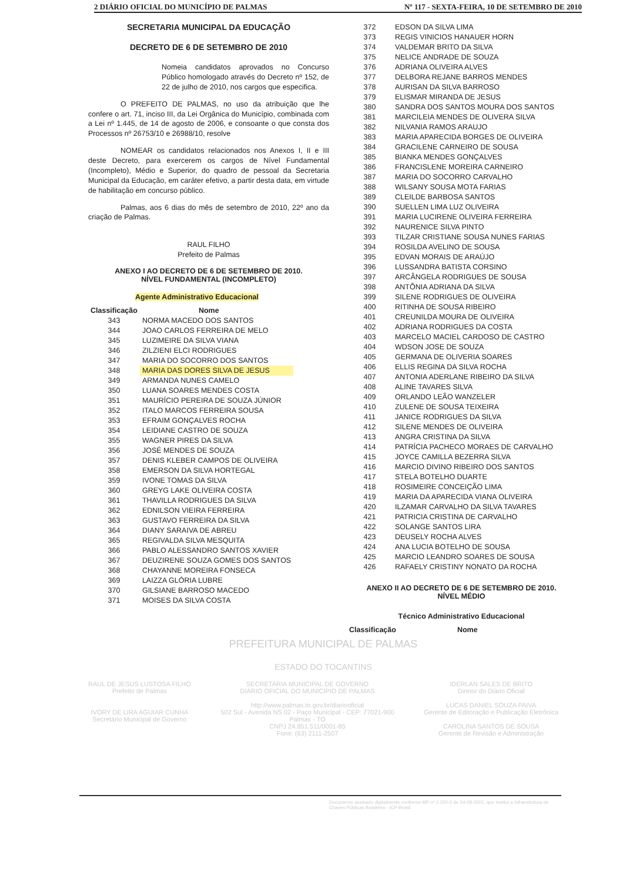2 DIÁRIO OFICIAL DO MUNICÍPIO DE PALMAS Nº 117 - SEXTA-FEIRA, 10 DE SETEMBRO DE 2010
SECRETARIA MUNICIPAL DA EDUCAÇÃO
DECRETO DE 6 DE SETEMBRO DE 2010
Nomeia candidatos aprovados no Concurso Público homologado através do Decreto nº 152, de 22 de julho de 2010, nos cargos que especifica.
O PREFEITO DE PALMAS, no uso da atribuição que lhe confere o art. 71, inciso III, da Lei Orgânica do Município, combinada com a Lei nº 1.445, de 14 de agosto de 2006, e consoante o que consta dos Processos nº 26753/10 e 26988/10, resolve
NOMEAR os candidatos relacionados nos Anexos I, II e III deste Decreto, para exercerem os cargos de Nível Fundamental (Incompleto), Médio e Superior, do quadro de pessoal da Secretaria Municipal da Educação, em caráter efetivo, a partir desta data, em virtude de habilitação em concurso público.
Palmas, aos 6 dias do mês de setembro de 2010, 22º ano da criação de Palmas.
RAUL FILHO
Prefeito de Palmas
ANEXO I AO DECRETO DE 6 DE SETEMBRO DE 2010.
NÍVEL FUNDAMENTAL (INCOMPLETO)
Agente Administrativo Educacional
| Classificação | Nome |
| --- | --- |
| 343 | NORMA MACEDO DOS SANTOS |
| 344 | JOAO CARLOS FERREIRA DE MELO |
| 345 | LUZIMEIRE DA SILVA VIANA |
| 346 | ZILZIENI ELCI RODRIGUES |
| 347 | MARIA DO SOCORRO DOS SANTOS |
| 348 | MARIA DAS DORES SILVA DE JESUS |
| 349 | ARMANDA NUNES CAMELO |
| 350 | LUANA SOARES MENDES COSTA |
| 351 | MAURÍCIO PEREIRA DE SOUZA JÚNIOR |
| 352 | ITALO MARCOS FERREIRA SOUSA |
| 353 | EFRAIM GONÇALVES ROCHA |
| 354 | LEIDIANE CASTRO DE SOUZA |
| 355 | WAGNER PIRES DA SILVA |
| 356 | JOSÉ MENDES DE SOUZA |
| 357 | DENIS KLEBER CAMPOS DE OLIVEIRA |
| 358 | EMERSON DA SILVA HORTEGAL |
| 359 | IVONE TOMAS DA SILVA |
| 360 | GREYG LAKE OLIVEIRA COSTA |
| 361 | THAVILLA RODRIGUES DA SILVA |
| 362 | EDNILSON VIEIRA FERREIRA |
| 363 | GUSTAVO FERREIRA DA SILVA |
| 364 | DIANY SARAIVA DE ABREU |
| 365 | REGIVALDA SILVA MESQUITA |
| 366 | PABLO ALESSANDRO SANTOS XAVIER |
| 367 | DEUZIRENE SOUZA GOMES DOS SANTOS |
| 368 | CHAYANNE MOREIRA FONSECA |
| 369 | LAIZZA GLÓRIA LUBRE |
| 370 | GILSIANE BARROSO MACEDO |
| 371 | MOISES DA SILVA COSTA |
| 372 | EDSON DA SILVA LIMA |
| 373 | REGIS VINICIOS HANAUER HORN |
| 374 | VALDEMAR BRITO DA SILVA |
| 375 | NELICE ANDRADE DE SOUZA |
| 376 | ADRIANA OLIVEIRA ALVES |
| 377 | DELBORA REJANE BARROS MENDES |
| 378 | AURISAN DA SILVA BARROSO |
| 379 | ELISMAR MIRANDA DE JESUS |
| 380 | SANDRA DOS SANTOS MOURA DOS SANTOS |
| 381 | MARCILEIA MENDES DE OLIVERA SILVA |
| 382 | NILVANIA RAMOS ARAUJO |
| 383 | MARIA APARECIDA BORGES DE OLIVEIRA |
| 384 | GRACILENE CARNEIRO DE SOUSA |
| 385 | BIANKA MENDES GONÇALVES |
| 386 | FRANCISLENE MOREIRA CARNEIRO |
| 387 | MARIA DO SOCORRO CARVALHO |
| 388 | WILSANY SOUSA MOTA FARIAS |
| 389 | CLEILDE BARBOSA SANTOS |
| 390 | SUELLEN LIMA LUZ OLIVEIRA |
| 391 | MARIA LUCIRENE OLIVEIRA FERREIRA |
| 392 | NAURENICE SILVA PINTO |
| 393 | TILZAR CRISTIANE SOUSA NUNES FARIAS |
| 394 | ROSILDA AVELINO DE SOUSA |
| 395 | EDVAN MORAIS DE ARAÚJO |
| 396 | LUSSANDRA BATISTA CORSINO |
| 397 | ARCÂNGELA RODRIGUES DE SOUSA |
| 398 | ANTÔNIA ADRIANA DA SILVA |
| 399 | SILENE RODRIGUES DE OLIVEIRA |
| 400 | RITINHA DE SOUSA RIBEIRO |
| 401 | CREUNILDA MOURA DE OLIVEIRA |
| 402 | ADRIANA RODRIGUES DA COSTA |
| 403 | MARCELO MACIEL CARDOSO DE CASTRO |
| 404 | WDSON JOSE DE SOUZA |
| 405 | GERMANA DE OLIVERIA SOARES |
| 406 | ELLIS REGINA DA SILVA ROCHA |
| 407 | ANTONIA ADERLANE RIBEIRO DA SILVA |
| 408 | ALINE TAVARES SILVA |
| 409 | ORLANDO LEÃO WANZELER |
| 410 | ZULENE DE SOUSA TEIXEIRA |
| 411 | JANICE RODRIGUES DA SILVA |
| 412 | SILENE MENDES DE OLIVEIRA |
| 413 | ANGRA CRISTINA DA SILVA |
| 414 | PATRÍCIA PACHECO MORAES DE CARVALHO |
| 415 | JOYCE CAMILLA BEZERRA SILVA |
| 416 | MARCIO DIVINO RIBEIRO DOS SANTOS |
| 417 | STELA BOTELHO DUARTE |
| 418 | ROSIMEIRE CONCEIÇÃO LIMA |
| 419 | MARIA DA APARECIDA VIANA OLIVEIRA |
| 420 | ILZAMAR CARVALHO DA SILVA TAVARES |
| 421 | PATRICIA CRISTINA DE CARVALHO |
| 422 | SOLANGE SANTOS LIRA |
| 423 | DEUSELY ROCHA ALVES |
| 424 | ANA LUCIA BOTELHO DE SOUSA |
| 425 | MARCIO LEANDRO SOARES DE SOUSA |
| 426 | RAFAELY CRISTINY NONATO DA ROCHA |
ANEXO II AO DECRETO DE 6 DE SETEMBRO DE 2010.
NÍVEL MÉDIO
Técnico Administrativo Educacional
| Classificação | Nome |
| --- | --- |
PREFEITURA MUNICIPAL DE PALMAS
ESTADO DO TOCANTINS
RAUL DE JESUS LUSTOSA FILHO
Prefeito de Palmas
IVORY DE LIRA AGUIAR CUNHA
Secretário Municipal de Governo
SECRETARIA MUNICIPAL DE GOVERNO
DIÁRIO OFICIAL DO MUNICÍPIO DE PALMAS
http://www.palmas.to.gov.br/diariooficial
502 Sul - Avenida NS 02 - Paço Municipal - CEP: 77021-900
Palmas - TO
CNPJ 24.851.511/0001-85
Fone: (63) 2111-2507
IDERLAN SALES DE BRITO
Diretor do Diário Oficial
LUCAS DANIEL SOUZA PAIVA
Gerente de Editoração e Publicação Eletrônica
CAROLINA SANTOS DE SOUSA
Gerente de Revisão e Administração
Documento assinado digitalmente conforme MP nº 2.200-2 de 24-08-2001, que institui a Infraestrutura de Chaves Públicas Brasileira - ICP-Brasil.